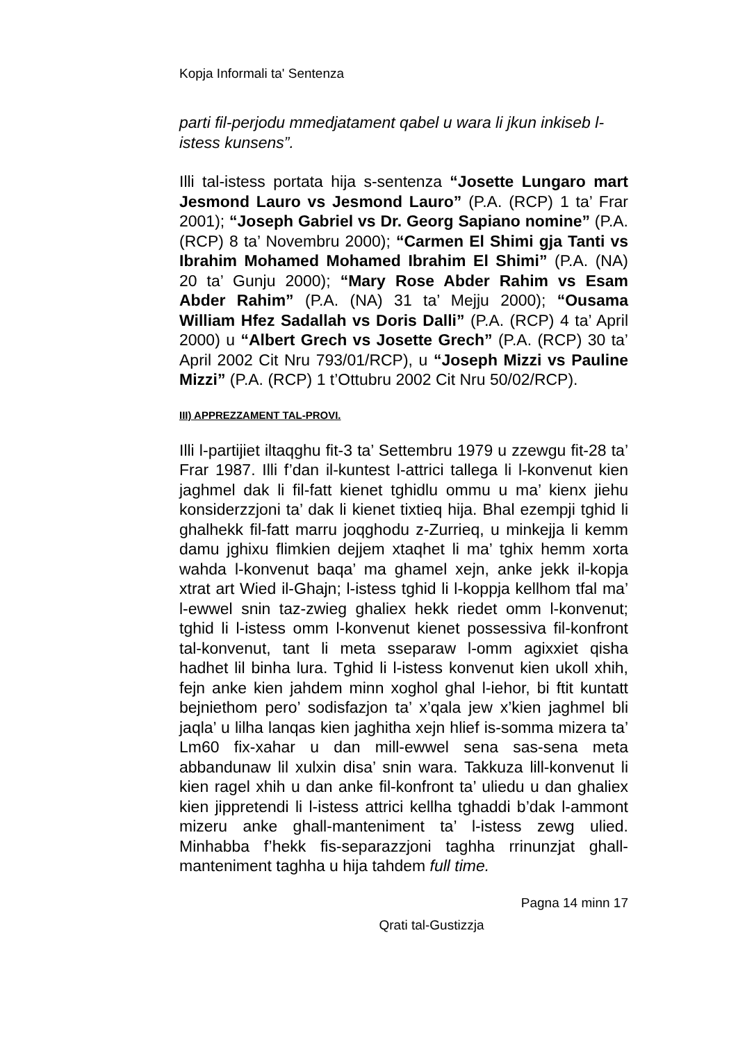Kopja Informali ta' Sentenza
parti fil-perjodu mmedjatament qabel u wara li jkun inkiseb l-istess kunsens”.
Illi tal-istess portata hija s-sentenza “Josette Lungaro mart Jesmond Lauro vs Jesmond Lauro” (P.A. (RCP) 1 ta’ Frar 2001); “Joseph Gabriel vs Dr. Georg Sapiano nomine” (P.A. (RCP) 8 ta’ Novembru 2000); “Carmen El Shimi gja Tanti vs Ibrahim Mohamed Mohamed Ibrahim El Shimi” (P.A. (NA) 20 ta’ Gunju 2000); “Mary Rose Abder Rahim vs Esam Abder Rahim” (P.A. (NA) 31 ta’ Mejju 2000); “Ousama William Hfez Sadallah vs Doris Dalli” (P.A. (RCP) 4 ta’ April 2000) u “Albert Grech vs Josette Grech” (P.A. (RCP) 30 ta’ April 2002 Cit Nru 793/01/RCP), u “Joseph Mizzi vs Pauline Mizzi” (P.A. (RCP) 1 t’Ottubru 2002 Cit Nru 50/02/RCP).
III) APPREZZAMENT TAL-PROVI.
Illi l-partijiet iltaqghu fit-3 ta’ Settembru 1979 u zzewgu fit-28 ta’ Frar 1987. Illi f’dan il-kuntest l-attrici tallega li l-konvenut kien jaghmel dak li fil-fatt kienet tghidlu ommu u ma’ kienx jiehu konsiderzzjoni ta’ dak li kienet tixtieq hija. Bhal ezempji tghid li ghalhekk fil-fatt marru joqghodu z-Zurrieq, u minkejja li kemm damu jghixu flimkien dejjem xtaqhet li ma’ tghix hemm xorta wahda l-konvenut baqa’ ma ghamel xejn, anke jekk il-kopja xtrat art Wied il-Ghajn; l-istess tghid li l-koppja kellhom tfal ma’ l-ewwel snin taz-zwieg ghaliex hekk riedet omm l-konvenut; tghid li l-istess omm l-konvenut kienet possessiva fil-konfront tal-konvenut, tant li meta sseparaw l-omm agixxiet qisha hadhet lil binha lura. Tghid li l-istess konvenut kien ukoll xhih, fejn anke kien jahdem minn xoghol ghal l-iehor, bi ftit kuntatt bejniethom pero’ sodisfazjon ta’ x’qala jew x’kien jaghmel bli jaqla’ u lilha lanqas kien jaghitha xejn hlief is-somma mizera ta’ Lm60 fix-xahar u dan mill-ewwel sena sas-sena meta abbandunaw lil xulxin disa’ snin wara. Takkuza lill-konvenut li kien ragel xhih u dan anke fil-konfront ta’ uliedu u dan ghaliex kien jippretendi li l-istess attrici kellha tghaddi b’dak l-ammont mizeru anke ghall-manteniment ta’ l-istess zewg ulied. Minhabba f’hekk fis-separazzjoni taghha rrinunzjat ghall-manteniment taghha u hija tahdem full time.
Pagna 14 minn 17
Qrati tal-Gustizzja